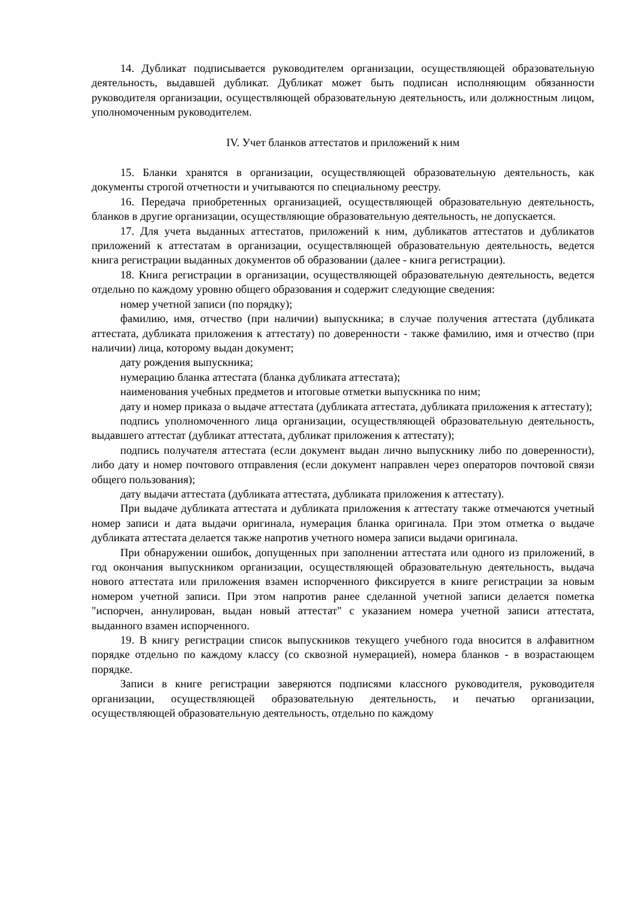14. Дубликат подписывается руководителем организации, осуществляющей образовательную деятельность, выдавшей дубликат. Дубликат может быть подписан исполняющим обязанности руководителя организации, осуществляющей образовательную деятельность, или должностным лицом, уполномоченным руководителем.
IV. Учет бланков аттестатов и приложений к ним
15. Бланки хранятся в организации, осуществляющей образовательную деятельность, как документы строгой отчетности и учитываются по специальному реестру.
16. Передача приобретенных организацией, осуществляющей образовательную деятельность, бланков в другие организации, осуществляющие образовательную деятельность, не допускается.
17. Для учета выданных аттестатов, приложений к ним, дубликатов аттестатов и дубликатов приложений к аттестатам в организации, осуществляющей образовательную деятельность, ведется книга регистрации выданных документов об образовании (далее - книга регистрации).
18. Книга регистрации в организации, осуществляющей образовательную деятельность, ведется отдельно по каждому уровню общего образования и содержит следующие сведения:
номер учетной записи (по порядку);
фамилию, имя, отчество (при наличии) выпускника; в случае получения аттестата (дубликата аттестата, дубликата приложения к аттестату) по доверенности - также фамилию, имя и отчество (при наличии) лица, которому выдан документ;
дату рождения выпускника;
нумерацию бланка аттестата (бланка дубликата аттестата);
наименования учебных предметов и итоговые отметки выпускника по ним;
дату и номер приказа о выдаче аттестата (дубликата аттестата, дубликата приложения к аттестату);
подпись уполномоченного лица организации, осуществляющей образовательную деятельность, выдавшего аттестат (дубликат аттестата, дубликат приложения к аттестату);
подпись получателя аттестата (если документ выдан лично выпускнику либо по доверенности), либо дату и номер почтового отправления (если документ направлен через операторов почтовой связи общего пользования);
дату выдачи аттестата (дубликата аттестата, дубликата приложения к аттестату).
При выдаче дубликата аттестата и дубликата приложения к аттестату также отмечаются учетный номер записи и дата выдачи оригинала, нумерация бланка оригинала. При этом отметка о выдаче дубликата аттестата делается также напротив учетного номера записи выдачи оригинала.
При обнаружении ошибок, допущенных при заполнении аттестата или одного из приложений, в год окончания выпускником организации, осуществляющей образовательную деятельность, выдача нового аттестата или приложения взамен испорченного фиксируется в книге регистрации за новым номером учетной записи. При этом напротив ранее сделанной учетной записи делается пометка "испорчен, аннулирован, выдан новый аттестат" с указанием номера учетной записи аттестата, выданного взамен испорченного.
19. В книгу регистрации список выпускников текущего учебного года вносится в алфавитном порядке отдельно по каждому классу (со сквозной нумерацией), номера бланков - в возрастающем порядке.
Записи в книге регистрации заверяются подписями классного руководителя, руководителя организации, осуществляющей образовательную деятельность, и печатью организации, осуществляющей образовательную деятельность, отдельно по каждому